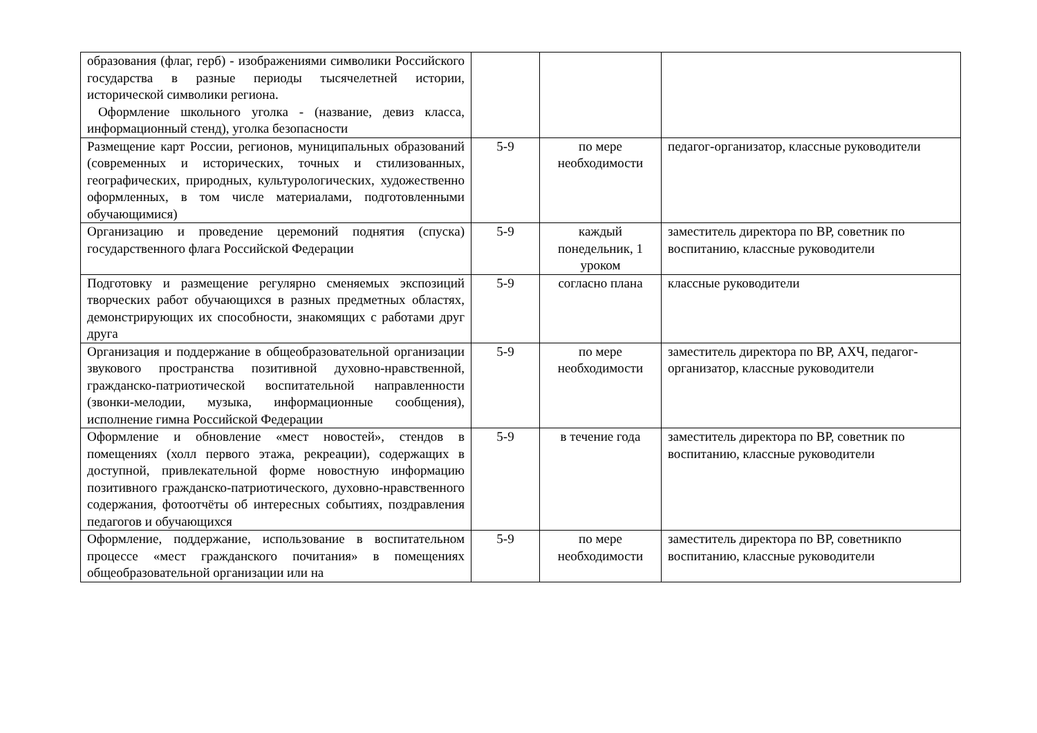| образования (флаг, герб) - изображениями символики Российского государства в разные периоды тысячелетней истории, исторической символики региона. Оформление школьного уголка - (название, девиз класса, информационный стенд), уголка безопасности | | | |
| Размещение карт России, регионов, муниципальных образований (современных и исторических, точных и стилизованных, географических, природных, культурологических, художественно оформленных, в том числе материалами, подготовленными обучающимися) | 5-9 | по мере необходимости | педагог-организатор, классные руководители |
| Организацию и проведение церемоний поднятия (спуска) государственного флага Российской Федерации | 5-9 | каждый понедельник, 1 уроком | заместитель директора по ВР, советник по воспитанию, классные руководители |
| Подготовку и размещение регулярно сменяемых экспозиций творческих работ обучающихся в разных предметных областях, демонстрирующих их способности, знакомящих с работами друг друга | 5-9 | согласно плана | классные руководители |
| Организация и поддержание в общеобразовательной организации звукового пространства позитивной духовно-нравственной, гражданско-патриотической воспитательной направленности (звонки-мелодии, музыка, информационные сообщения), исполнение гимна Российской Федерации | 5-9 | по мере необходимости | заместитель директора по ВР, АХЧ, педагог-организатор, классные руководители |
| Оформление и обновление «мест новостей», стендов в помещениях (холл первого этажа, рекреации), содержащих в доступной, привлекательной форме новостную информацию позитивного гражданско-патриотического, духовно-нравственного содержания, фотоотчёты об интересных событиях, поздравления педагогов и обучающихся | 5-9 | в течение года | заместитель директора по ВР, советник по воспитанию, классные руководители |
| Оформление, поддержание, использование в воспитательном процессе «мест гражданского почитания» в помещениях общеобразовательной организации или на | 5-9 | по мере необходимости | заместитель директора по ВР, советникпо воспитанию, классные руководители |